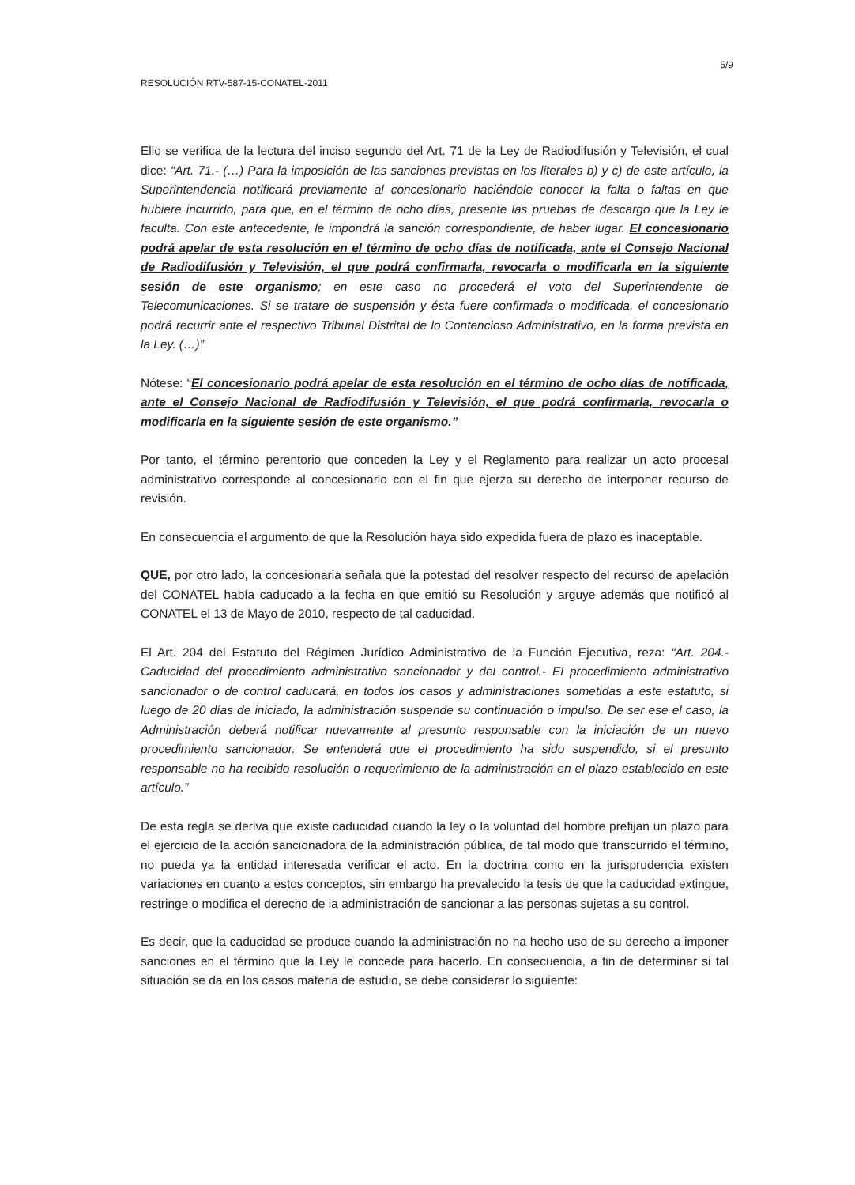5/9
RESOLUCIÓN RTV-587-15-CONATEL-2011
Ello se verifica de la lectura del inciso segundo del Art. 71 de la Ley de Radiodifusión y Televisión, el cual dice: “Art. 71.- (…) Para la imposición de las sanciones previstas en los literales b) y c) de este artículo, la Superintendencia notificará previamente al concesionario haciéndole conocer la falta o faltas en que hubiere incurrido, para que, en el término de ocho días, presente las pruebas de descargo que la Ley le faculta. Con este antecedente, le impondrá la sanción correspondiente, de haber lugar. El concesionario podrá apelar de esta resolución en el término de ocho días de notificada, ante el Consejo Nacional de Radiodifusión y Televisión, el que podrá confirmarla, revocarla o modificarla en la siguiente sesión de este organismo; en este caso no procederá el voto del Superintendente de Telecomunicaciones. Si se tratare de suspensión y ésta fuere confirmada o modificada, el concesionario podrá recurrir ante el respectivo Tribunal Distrital de lo Contencioso Administrativo, en la forma prevista en la Ley. (…)”
Nótese: “El concesionario podrá apelar de esta resolución en el término de ocho días de notificada, ante el Consejo Nacional de Radiodifusión y Televisión, el que podrá confirmarla, revocarla o modificarla en la siguiente sesión de este organismo.”
Por tanto, el término perentorio que conceden la Ley y el Reglamento para realizar un acto procesal administrativo corresponde al concesionario con el fin que ejerza su derecho de interponer recurso de revisión.
En consecuencia el argumento de que la Resolución haya sido expedida fuera de plazo es inaceptable.
QUE, por otro lado, la concesionaria señala que la potestad del resolver respecto del recurso de apelación del CONATEL había caducado a la fecha en que emitió su Resolución y arguye además que notificó al CONATEL el 13 de Mayo de 2010, respecto de tal caducidad.
El Art. 204 del Estatuto del Régimen Jurídico Administrativo de la Función Ejecutiva, reza: “Art. 204.- Caducidad del procedimiento administrativo sancionador y del control.- El procedimiento administrativo sancionador o de control caducará, en todos los casos y administraciones sometidas a este estatuto, si luego de 20 días de iniciado, la administración suspende su continuación o impulso. De ser ese el caso, la Administración deberá notificar nuevamente al presunto responsable con la iniciación de un nuevo procedimiento sancionador. Se entenderá que el procedimiento ha sido suspendido, si el presunto responsable no ha recibido resolución o requerimiento de la administración en el plazo establecido en este artículo.”
De esta regla se deriva que existe caducidad cuando la ley o la voluntad del hombre prefijan un plazo para el ejercicio de la acción sancionadora de la administración pública, de tal modo que transcurrido el término, no pueda ya la entidad interesada verificar el acto. En la doctrina como en la jurisprudencia existen variaciones en cuanto a estos conceptos, sin embargo ha prevalecido la tesis de que la caducidad extingue, restringe o modifica el derecho de la administración de sancionar a las personas sujetas a su control.
Es decir, que la caducidad se produce cuando la administración no ha hecho uso de su derecho a imponer sanciones en el término que la Ley le concede para hacerlo. En consecuencia, a fin de determinar si tal situación se da en los casos materia de estudio, se debe considerar lo siguiente: